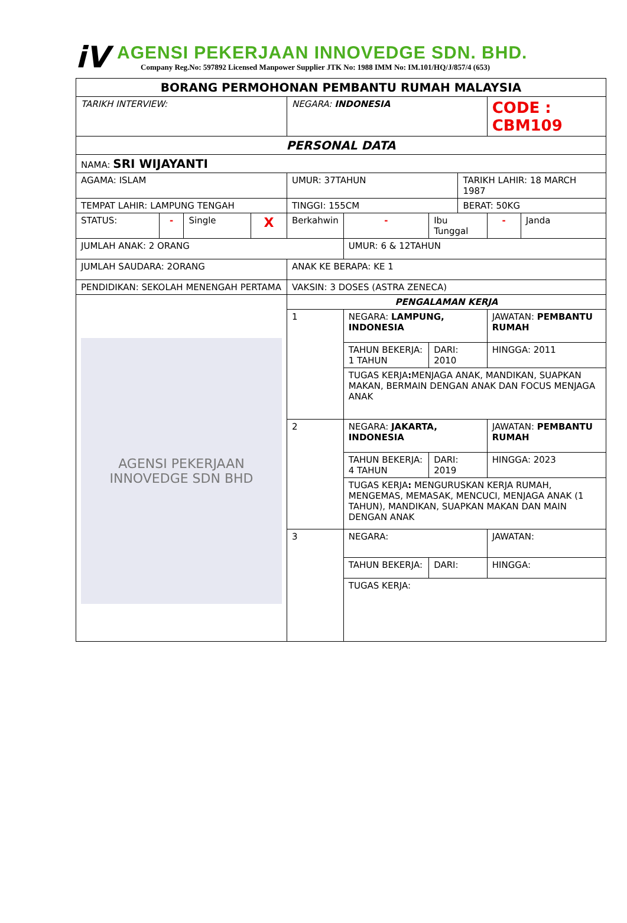iV
AGENSI PEKERJAAN INNOVEDGE SDN. BHD.
Company Reg.No: 597892 Licensed Manpower Supplier JTK No: 1988 IMM No: IM.101/HQ/J/857/4 (653)
| BORANG PERMOHONAN PEMBANTU RUMAH MALAYSIA | | | | | | | | | | |
| TARIKH INTERVIEW: | | | | NEGARA: INDONESIA | | | | | CODE : CBM109 | |
| PERSONAL DATA | | | | | | | | | | |
| NAMA: SRI WIJAYANTI | | | | | | | | | | |
| AGAMA: ISLAM | | | | UMUR: 37TAHUN | | | | TARIKH LAHIR: 18 MARCH 1987 | | |
| TEMPAT LAHIR: LAMPUNG TENGAH | | | | TINGGI: 155CM | | | | BERAT: 50KG | | |
| STATUS: | - | Single | X | Berkahwin | | - | Ibu Tunggal | | - | Janda |
| JUMLAH ANAK: 2 ORANG | | | | | | UMUR: 6 & 12TAHUN | | | | |
| JUMLAH SAUDARA: 2ORANG | | | | | ANAK KE BERAPA: KE 1 | | | | | |
| PENDIDIKAN: SEKOLAH MENENGAH PERTAMA | | | | | VAKSIN: 3 DOSES (ASTRA ZENECA) | | | | | |
| AGENSI PEKERJAAN INNOVEDGE SDN BHD | | | | | PENGALAMAN KERJA | | | | | |
| | | | | | 1 | NEGARA: LAMPUNG, INDONESIA | | | JAWATAN: PEMBANTU RUMAH | |
| | | | | | | TAHUN BEKERJA: 1 TAHUN | DARI: 2010 | | HINGGA: 2011 | |
| | | | | | | TUGAS KERJA : MENJAGA ANAK, MANDIKAN, SUAPKAN MAKAN, BERMAIN DENGAN ANAK DAN FOCUS MENJAGA ANAK | | | | |
| | | | | | 2 | NEGARA: JAKARTA, INDONESIA | | | JAWATAN: PEMBANTU RUMAH | |
| | | | | | | TAHUN BEKERJA: 4 TAHUN | DARI: 2019 | | HINGGA: 2023 | |
| | | | | | | TUGAS KERJA : MENGURUSKAN KERJA RUMAH, MENGEMAS, MEMASAK, MENCUCI, MENJAGA ANAK (1 TAHUN), MANDIKAN, SUAPKAN MAKAN DAN MAIN DENGAN ANAK | | | | |
| | | | | | 3 | NEGARA: | | | JAWATAN: | |
| | | | | | | TAHUN BEKERJA: | DARI: | | HINGGA: | |
| | | | | | | TUGAS KERJA: | | | | |